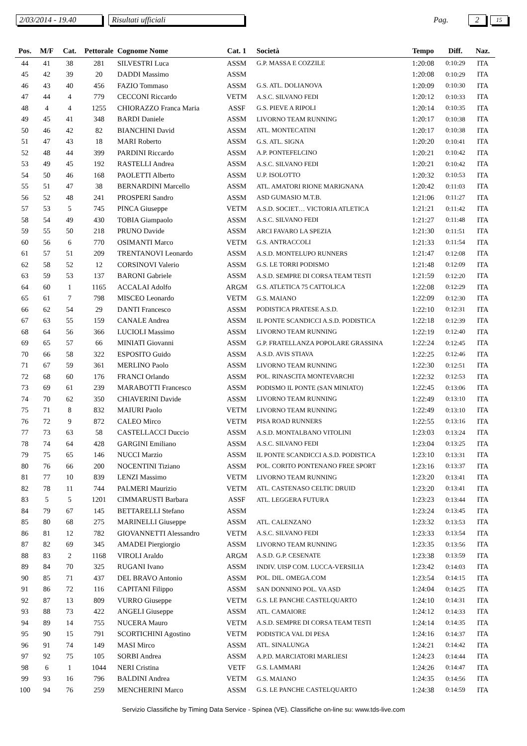2/03/2014 - 19.40 Risultati ufficiali Pag. 2 15
| Pos. | M/F | Cat. | Pettorale | Cognome Nome | Cat. 1 | Società | Tempo | Diff. | Naz. |
| --- | --- | --- | --- | --- | --- | --- | --- | --- | --- |
| 44 | 41 | 38 | 281 | SILVESTRI Luca | ASSM | G.P. MASSA E COZZILE | 1:20:08 | 0:10:29 | ITA |
| 45 | 42 | 39 | 20 | DADDI Massimo | ASSM | | 1:20:08 | 0:10:29 | ITA |
| 46 | 43 | 40 | 456 | FAZIO Tommaso | ASSM | G.S. ATL. DOLIANOVA | 1:20:09 | 0:10:30 | ITA |
| 47 | 44 | 4 | 779 | CECCONI Riccardo | VETM | A.S.C. SILVANO FEDI | 1:20:12 | 0:10:33 | ITA |
| 48 | 4 | 4 | 1255 | CHIORAZZO Franca Maria | ASSF | G.S. PIEVE A RIPOLI | 1:20:14 | 0:10:35 | ITA |
| 49 | 45 | 41 | 348 | BARDI Daniele | ASSM | LIVORNO TEAM RUNNING | 1:20:17 | 0:10:38 | ITA |
| 50 | 46 | 42 | 82 | BIANCHINI David | ASSM | ATL. MONTECATINI | 1:20:17 | 0:10:38 | ITA |
| 51 | 47 | 43 | 18 | MARI Roberto | ASSM | G.S. ATL. SIGNA | 1:20:20 | 0:10:41 | ITA |
| 52 | 48 | 44 | 399 | PARDINI Riccardo | ASSM | A.P. PONTEFELCINO | 1:20:21 | 0:10:42 | ITA |
| 53 | 49 | 45 | 192 | RASTELLI Andrea | ASSM | A.S.C. SILVANO FEDI | 1:20:21 | 0:10:42 | ITA |
| 54 | 50 | 46 | 168 | PAOLETTI Alberto | ASSM | U.P. ISOLOTTO | 1:20:32 | 0:10:53 | ITA |
| 55 | 51 | 47 | 38 | BERNARDINI Marcello | ASSM | ATL. AMATORI RIONE MARIGNANA | 1:20:42 | 0:11:03 | ITA |
| 56 | 52 | 48 | 241 | PROSPERI Sandro | ASSM | ASD GUMASIO M.T.B. | 1:21:06 | 0:11:27 | ITA |
| 57 | 53 | 5 | 745 | PINCA Giuseppe | VETM | A.S.D. SOCIET… VICTORIA ATLETICA | 1:21:21 | 0:11:42 | ITA |
| 58 | 54 | 49 | 430 | TOBIA Giampaolo | ASSM | A.S.C. SILVANO FEDI | 1:21:27 | 0:11:48 | ITA |
| 59 | 55 | 50 | 218 | PRUNO Davide | ASSM | ARCI FAVARO LA SPEZIA | 1:21:30 | 0:11:51 | ITA |
| 60 | 56 | 6 | 770 | OSIMANTI Marco | VETM | G.S. ANTRACCOLI | 1:21:33 | 0:11:54 | ITA |
| 61 | 57 | 51 | 209 | TRENTANOVI Leonardo | ASSM | A.S.D. MONTELUPO RUNNERS | 1:21:47 | 0:12:08 | ITA |
| 62 | 58 | 52 | 12 | CORSINOVI Valerio | ASSM | G.S. LE TORRI PODISMO | 1:21:48 | 0:12:09 | ITA |
| 63 | 59 | 53 | 137 | BARONI Gabriele | ASSM | A.S.D. SEMPRE DI CORSA TEAM TESTI | 1:21:59 | 0:12:20 | ITA |
| 64 | 60 | 1 | 1165 | ACCALAI Adolfo | ARGM | G.S. ATLETICA 75 CATTOLICA | 1:22:08 | 0:12:29 | ITA |
| 65 | 61 | 7 | 798 | MISCEO Leonardo | VETM | G.S. MAIANO | 1:22:09 | 0:12:30 | ITA |
| 66 | 62 | 54 | 29 | DANTI Francesco | ASSM | PODISTICA PRATESE A.S.D. | 1:22:10 | 0:12:31 | ITA |
| 67 | 63 | 55 | 159 | CANALE Andrea | ASSM | IL PONTE SCANDICCI A.S.D. PODISTICA | 1:22:18 | 0:12:39 | ITA |
| 68 | 64 | 56 | 366 | LUCIOLI Massimo | ASSM | LIVORNO TEAM RUNNING | 1:22:19 | 0:12:40 | ITA |
| 69 | 65 | 57 | 66 | MINIATI Giovanni | ASSM | G.P. FRATELLANZA POPOLARE GRASSINA | 1:22:24 | 0:12:45 | ITA |
| 70 | 66 | 58 | 322 | ESPOSITO Guido | ASSM | A.S.D. AVIS STIAVA | 1:22:25 | 0:12:46 | ITA |
| 71 | 67 | 59 | 361 | MERLINO Paolo | ASSM | LIVORNO TEAM RUNNING | 1:22:30 | 0:12:51 | ITA |
| 72 | 68 | 60 | 176 | FRANCI Orlando | ASSM | POL. RINASCITA MONTEVARCHI | 1:22:32 | 0:12:53 | ITA |
| 73 | 69 | 61 | 239 | MARABOTTI Francesco | ASSM | PODISMO IL PONTE (SAN MINIATO) | 1:22:45 | 0:13:06 | ITA |
| 74 | 70 | 62 | 350 | CHIAVERINI Davide | ASSM | LIVORNO TEAM RUNNING | 1:22:49 | 0:13:10 | ITA |
| 75 | 71 | 8 | 832 | MAIURI Paolo | VETM | LIVORNO TEAM RUNNING | 1:22:49 | 0:13:10 | ITA |
| 76 | 72 | 9 | 872 | CALEO Mirco | VETM | PISA ROAD RUNNERS | 1:22:55 | 0:13:16 | ITA |
| 77 | 73 | 63 | 58 | CASTELLACCI Duccio | ASSM | A.S.D. MONTALBANO VITOLINI | 1:23:03 | 0:13:24 | ITA |
| 78 | 74 | 64 | 428 | GARGINI Emiliano | ASSM | A.S.C. SILVANO FEDI | 1:23:04 | 0:13:25 | ITA |
| 79 | 75 | 65 | 146 | NUCCI Marzio | ASSM | IL PONTE SCANDICCI A.S.D. PODISTICA | 1:23:10 | 0:13:31 | ITA |
| 80 | 76 | 66 | 200 | NOCENTINI Tiziano | ASSM | POL. CORITO PONTENANO FREE SPORT | 1:23:16 | 0:13:37 | ITA |
| 81 | 77 | 10 | 839 | LENZI Massimo | VETM | LIVORNO TEAM RUNNING | 1:23:20 | 0:13:41 | ITA |
| 82 | 78 | 11 | 744 | PALMERI Maurizio | VETM | ATL. CASTENASO CELTIC DRUID | 1:23:20 | 0:13:41 | ITA |
| 83 | 5 | 5 | 1201 | CIMMARUSTI Barbara | ASSF | ATL. LEGGERA FUTURA | 1:23:23 | 0:13:44 | ITA |
| 84 | 79 | 67 | 145 | BETTARELLI Stefano | ASSM | | 1:23:24 | 0:13:45 | ITA |
| 85 | 80 | 68 | 275 | MARINELLI Giuseppe | ASSM | ATL. CALENZANO | 1:23:32 | 0:13:53 | ITA |
| 86 | 81 | 12 | 782 | GIOVANNETTI Alessandro | VETM | A.S.C. SILVANO FEDI | 1:23:33 | 0:13:54 | ITA |
| 87 | 82 | 69 | 345 | AMADEI Piergiorgio | ASSM | LIVORNO TEAM RUNNING | 1:23:35 | 0:13:56 | ITA |
| 88 | 83 | 2 | 1168 | VIROLI Araldo | ARGM | A.S.D. G.P. CESENATE | 1:23:38 | 0:13:59 | ITA |
| 89 | 84 | 70 | 325 | RUGANI Ivano | ASSM | INDIV. UISP COM. LUCCA-VERSILIA | 1:23:42 | 0:14:03 | ITA |
| 90 | 85 | 71 | 437 | DEL BRAVO Antonio | ASSM | POL. DIL. OMEGA.COM | 1:23:54 | 0:14:15 | ITA |
| 91 | 86 | 72 | 116 | CAPITANI Filippo | ASSM | SAN DONNINO POL. VA ASD | 1:24:04 | 0:14:25 | ITA |
| 92 | 87 | 13 | 809 | VURRO Giuseppe | VETM | G.S. LE PANCHE CASTELQUARTO | 1:24:10 | 0:14:31 | ITA |
| 93 | 88 | 73 | 422 | ANGELI Giuseppe | ASSM | ATL. CAMAIORE | 1:24:12 | 0:14:33 | ITA |
| 94 | 89 | 14 | 755 | NUCERA Mauro | VETM | A.S.D. SEMPRE DI CORSA TEAM TESTI | 1:24:14 | 0:14:35 | ITA |
| 95 | 90 | 15 | 791 | SCORTICHINI Agostino | VETM | PODISTICA VAL DI PESA | 1:24:16 | 0:14:37 | ITA |
| 96 | 91 | 74 | 149 | MASI Mirco | ASSM | ATL. SINALUNGA | 1:24:21 | 0:14:42 | ITA |
| 97 | 92 | 75 | 105 | SORBI Andrea | ASSM | A.P.D. MARCIATORI MARLIESI | 1:24:23 | 0:14:44 | ITA |
| 98 | 6 | 1 | 1044 | NERI Cristina | VETF | G.S. LAMMARI | 1:24:26 | 0:14:47 | ITA |
| 99 | 93 | 16 | 796 | BALDINI Andrea | VETM | G.S. MAIANO | 1:24:35 | 0:14:56 | ITA |
| 100 | 94 | 76 | 259 | MENCHERINI Marco | ASSM | G.S. LE PANCHE CASTELQUARTO | 1:24:38 | 0:14:59 | ITA |
Servizio Classifiche by Timing Data Service - Spinea (VE). Classifiche on-line su: www.tds-live.com